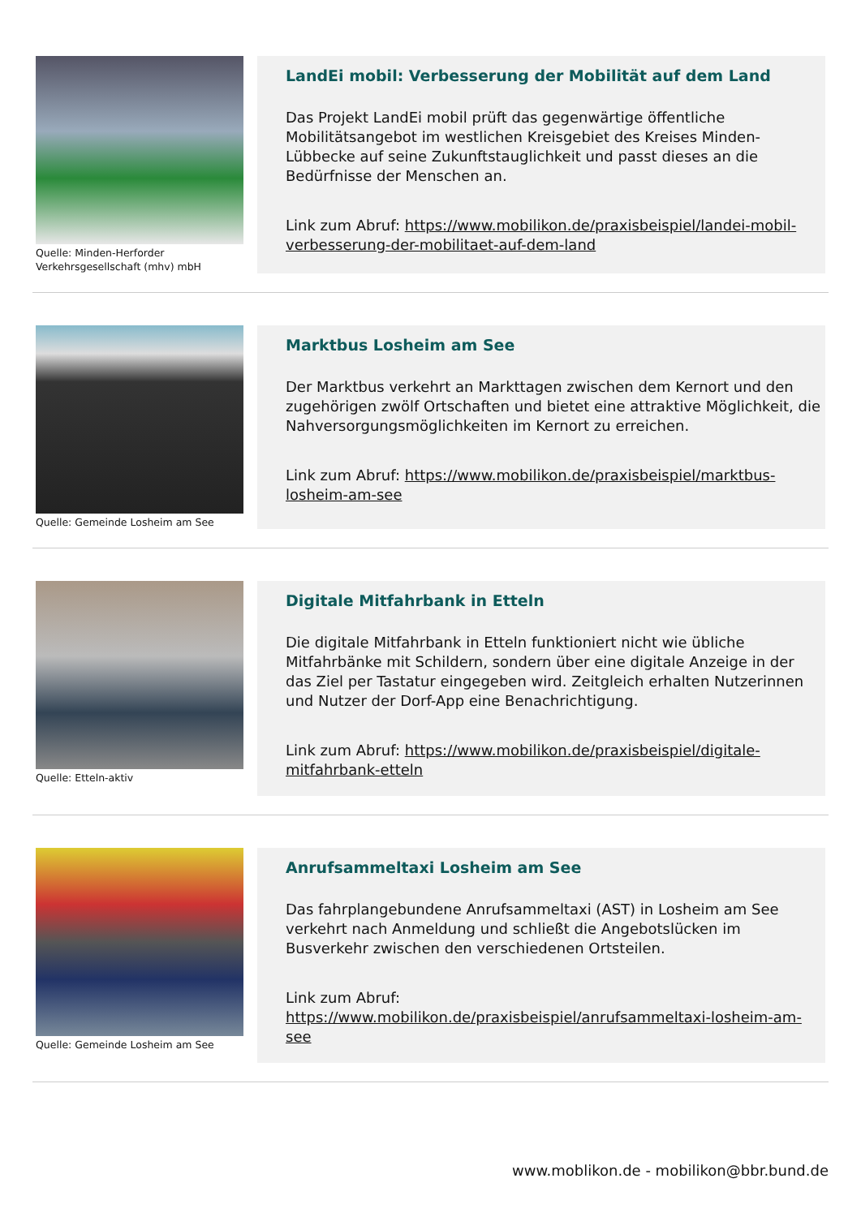Quelle: Minden-Herforder Verkehrsgesellschaft (mhv) mbH
LandEi mobil: Verbesserung der Mobilität auf dem Land
Das Projekt LandEi mobil prüft das gegenwärtige öffentliche Mobilitätsangebot im westlichen Kreisgebiet des Kreises Minden-Lübbecke auf seine Zukunftstauglichkeit und passt dieses an die Bedürfnisse der Menschen an.
Link zum Abruf: https://www.mobilikon.de/praxisbeispiel/landei-mobil-verbesserung-der-mobilitaet-auf-dem-land
Quelle: Gemeinde Losheim am See
Marktbus Losheim am See
Der Marktbus verkehrt an Markttagen zwischen dem Kernort und den zugehörigen zwölf Ortschaften und bietet eine attraktive Möglichkeit, die Nahversorgungsmöglichkeiten im Kernort zu erreichen.
Link zum Abruf: https://www.mobilikon.de/praxisbeispiel/marktbus-losheim-am-see
Quelle: Etteln-aktiv
Digitale Mitfahrbank in Etteln
Die digitale Mitfahrbank in Etteln funktioniert nicht wie übliche Mitfahrbänke mit Schildern, sondern über eine digitale Anzeige in der das Ziel per Tastatur eingegeben wird. Zeitgleich erhalten Nutzerinnen und Nutzer der Dorf-App eine Benachrichtigung.
Link zum Abruf: https://www.mobilikon.de/praxisbeispiel/digitale-mitfahrbank-etteln
Quelle: Gemeinde Losheim am See
Anrufsammeltaxi Losheim am See
Das fahrplangebundene Anrufsammeltaxi (AST) in Losheim am See verkehrt nach Anmeldung und schließt die Angebotslücken im Busverkehr zwischen den verschiedenen Ortsteilen.
Link zum Abruf: https://www.mobilikon.de/praxisbeispiel/anrufsammeltaxi-losheim-am-see
www.moblikon.de - mobilikon@bbr.bund.de